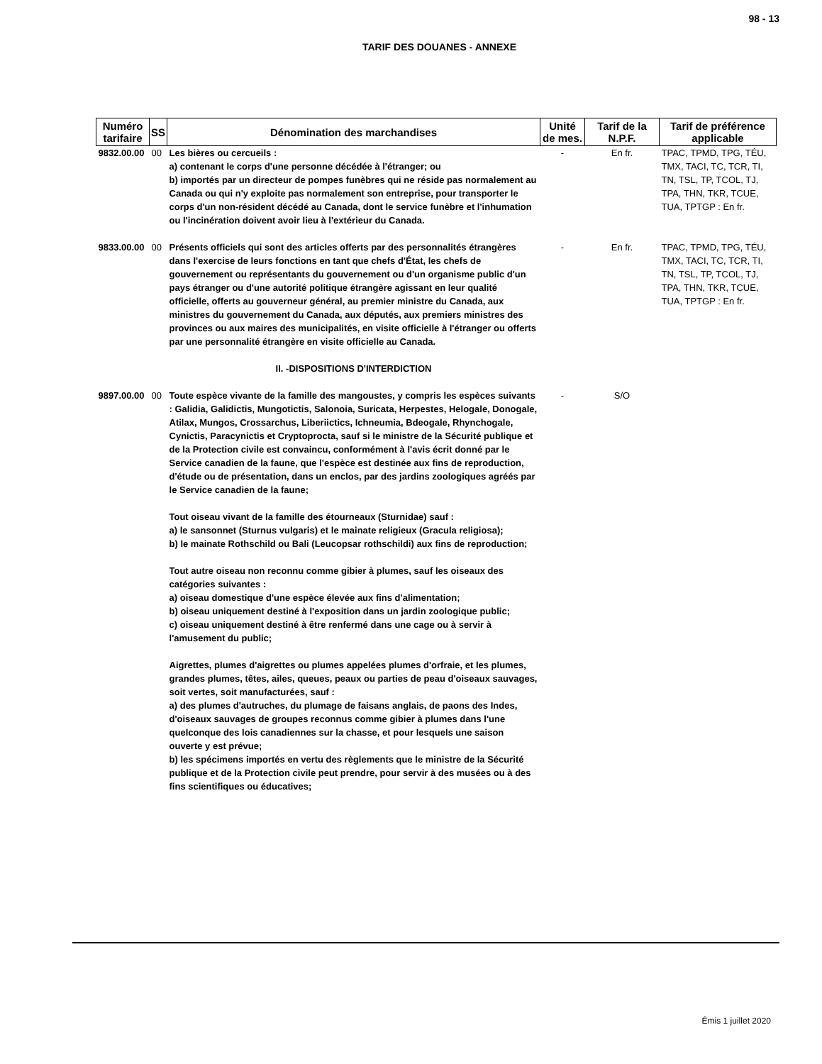98 - 13
TARIF DES DOUANES - ANNEXE
| Numéro tarifaire | SS | Dénomination des marchandises | Unité de mes. | Tarif de la N.P.F. | Tarif de préférence applicable |
| --- | --- | --- | --- | --- | --- |
| 9832.00.00 | 00 | Les bières ou cercueils : a) contenant le corps d'une personne décédée à l'étranger; ou b) importés par un directeur de pompes funèbres qui ne réside pas normalement au Canada ou qui n'y exploite pas normalement son entreprise, pour transporter le corps d'un non-résident décédé au Canada, dont le service funèbre et l'inhumation ou l'incinération doivent avoir lieu à l'extérieur du Canada. | - | En fr. | TPAC, TPMD, TPG, TÉU, TMX, TACI, TC, TCR, TI, TN, TSL, TP, TCOL, TJ, TPA, THN, TKR, TCUE, TUA, TPTGP : En fr. |
| 9833.00.00 | 00 | Présents officiels qui sont des articles offerts par des personnalités étrangères dans l'exercise de leurs fonctions en tant que chefs d'État, les chefs de gouvernement ou représentants du gouvernement ou d'un organisme public d'un pays étranger ou d'une autorité politique étrangère agissant en leur qualité officielle, offerts au gouverneur général, au premier ministre du Canada, aux ministres du gouvernement du Canada, aux députés, aux premiers ministres des provinces ou aux maires des municipalités, en visite officielle à l'étranger ou offerts par une personnalité étrangère en visite officielle au Canada. | - | En fr. | TPAC, TPMD, TPG, TÉU, TMX, TACI, TC, TCR, TI, TN, TSL, TP, TCOL, TJ, TPA, THN, TKR, TCUE, TUA, TPTGP : En fr. |
| | | II. -DISPOSITIONS D'INTERDICTION | | | |
| 9897.00.00 | 00 | Toute espèce vivante de la famille des mangoustes, y compris les espèces suivants : Galidia, Galidictis, Mungotictis, Salonoia, Suricata, Herpestes, Helogale, Donogale, Atilax, Mungos, Crossarchus, Liberiictics, Ichneumia, Bdeogale, Rhynchogale, Cynictis, Paracynictis et Cryptoprocta, sauf si le ministre de la Sécurité publique et de la Protection civile est convaincu, conformément à l'avis écrit donné par le Service canadien de la faune, que l'espèce est destinée aux fins de reproduction, d'étude ou de présentation, dans un enclos, par des jardins zoologiques agréés par le Service canadien de la faune; Tout oiseau vivant de la famille des étourneaux (Sturnidae) sauf : a) le sansonnet (Sturnus vulgaris) et le mainate religieux (Gracula religiosa); b) le mainate Rothschild ou Bali (Leucopsar rothschildi) aux fins de reproduction; Tout autre oiseau non reconnu comme gibier à plumes, sauf les oiseaux des catégories suivantes : a) oiseau domestique d'une espèce élevée aux fins d'alimentation; b) oiseau uniquement destiné à l'exposition dans un jardin zoologique public; c) oiseau uniquement destiné à être renfermé dans une cage ou à servir à l'amusement du public; Aigrettes, plumes d'aigrettes ou plumes appelées plumes d'orfraie, et les plumes, grandes plumes, têtes, ailes, queues, peaux ou parties de peau d'oiseaux sauvages, soit vertes, soit manufacturées, sauf : a) des plumes d'autruches, du plumage de faisans anglais, de paons des Indes, d'oiseaux sauvages de groupes reconnus comme gibier à plumes dans l'une quelconque des lois canadiennes sur la chasse, et pour lesquels une saison ouverte y est prévue; b) les spécimens importés en vertu des règlements que le ministre de la Sécurité publique et de la Protection civile peut prendre, pour servir à des musées ou à des fins scientifiques ou éducatives; | - | S/O | |
Émis 1 juillet 2020